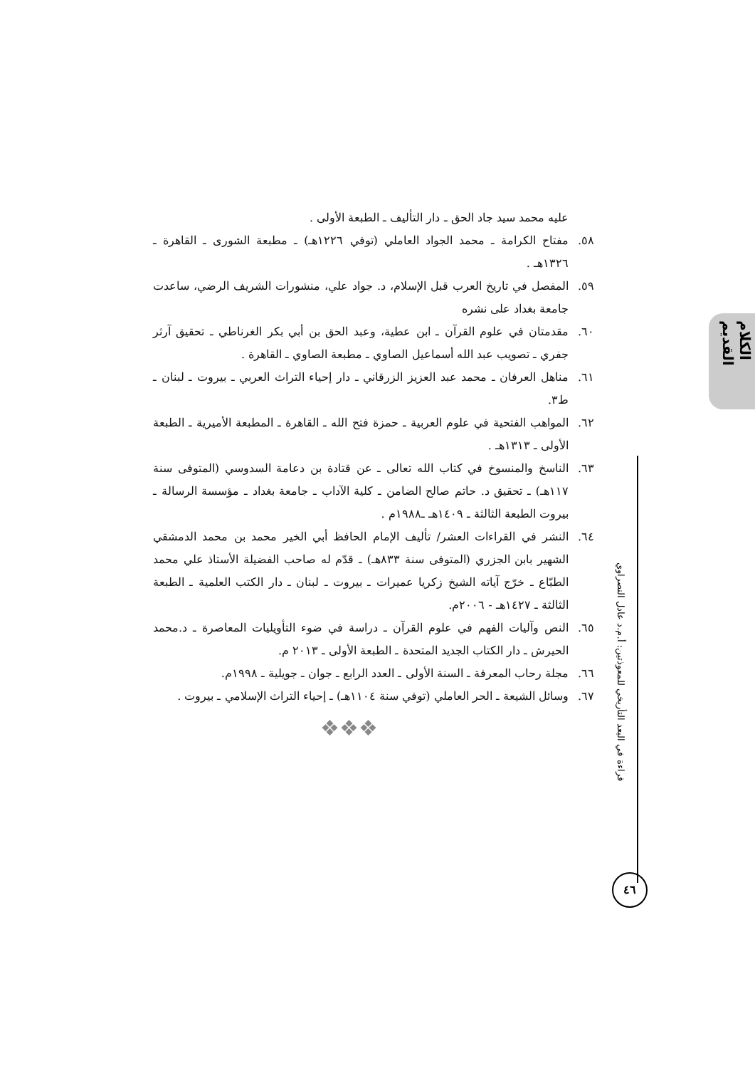الكلام القديم
عليه محمد سيد جاد الحق ـ دار التأليف ـ الطبعة الأولى .
٥٨. مفتاح الكرامة ـ محمد الجواد العاملي (توفي ١٢٢٦هـ) ـ مطبعة الشورى ـ القاهرة ـ ١٣٢٦هـ .
٥٩. المفصل في تاريخ العرب قبل الإسلام، د. جواد علي، منشورات الشريف الرضي، ساعدت جامعة بغداد على نشره
٦٠. مقدمتان في علوم القرآن ـ ابن عطية، وعبد الحق بن أبي بكر الغرناطي ـ تحقيق آرثر جفري ـ تصويب عبد الله أسماعيل الصاوي ـ مطبعة الصاوي ـ القاهرة .
٦١. مناهل العرفان ـ محمد عبد العزيز الزرقاني ـ دار إحياء التراث العربي ـ بيروت ـ لبنان ـ ط٣.
٦٢. المواهب الفتحية في علوم العربية ـ حمزة فتح الله ـ القاهرة ـ المطبعة الأميرية ـ الطبعة الأولى ـ ١٣١٣هـ .
٦٣. الناسخ والمنسوخ في كتاب الله تعالى ـ عن قتادة بن دعامة السدوسي (المتوفى سنة ١١٧هـ) ـ تحقيق د. حاتم صالح الضامن ـ كلية الآداب ـ جامعة بغداد ـ مؤسسة الرسالة ـ بيروت الطبعة الثالثة ـ ١٤٠٩هـ ـ١٩٨٨م .
٦٤. النشر في القراءات العشر/ تأليف الإمام الحافظ أبي الخير محمد بن محمد الدمشقي الشهير بابن الجزري (المتوفى سنة ٨٣٣هـ) ـ قدّم له صاحب الفضيلة الأستاذ علي محمد الطبّاع ـ خرّج آياته الشيخ زكريا عميرات ـ بيروت ـ لبنان ـ دار الكتب العلمية ـ الطبعة الثالثة ـ ١٤٢٧هـ - ٢٠٠٦م.
٦٥. النص وآليات الفهم في علوم القرآن ـ دراسة في ضوء التأويليات المعاصرة ـ د.محمد الحيرش ـ دار الكتاب الجديد المتحدة ـ الطبعة الأولى ـ ٢٠١٣ م.
٦٦. مجلة رحاب المعرفة ـ السنة الأولى ـ العدد الرابع ـ جوان ـ جويلية ـ ١٩٩٨م.
٦٧. وسائل الشيعة ـ الحر العاملي (توفي سنة ١١٠٤هـ) ـ إحياء التراث الإسلامي ـ بيروت .
❖❖❖
قراءة في البعد التأريخي للمعوذتين: أ.م.د عادل النصراوي
٤٦